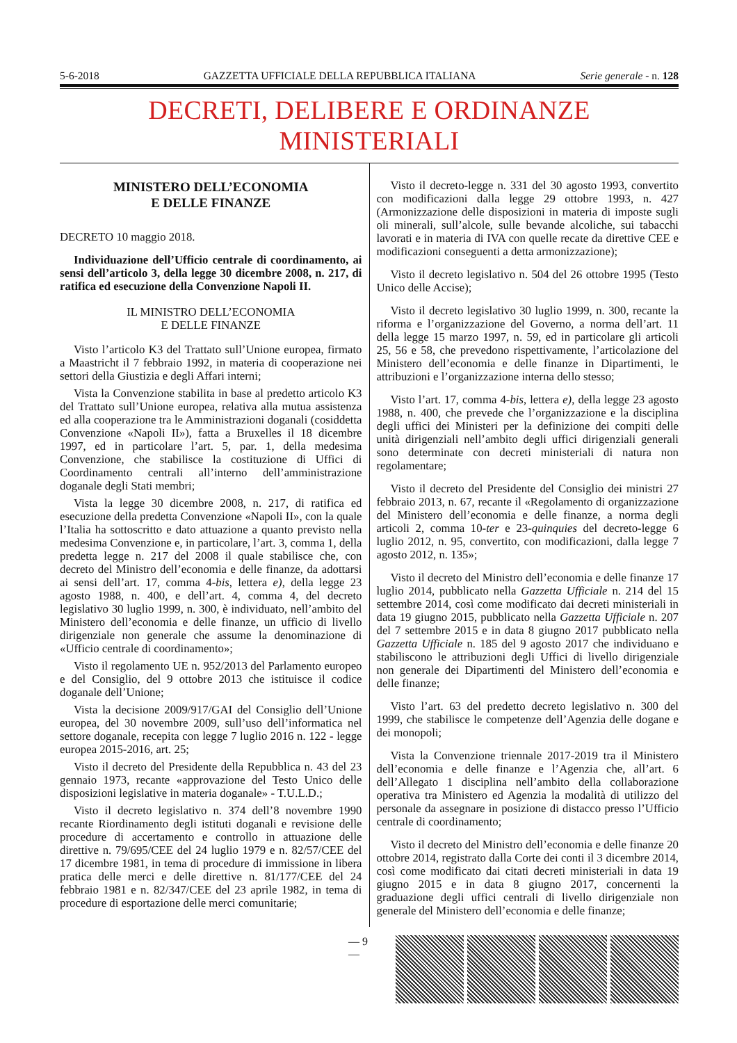5-6-2018 GAZZETTA UFFICIALE DELLA REPUBBLICA ITALIANA Serie generale - n. 128
DECRETI, DELIBERE E ORDINANZE MINISTERIALI
MINISTERO DELL’ECONOMIA
E DELLE FINANZE
DECRETO 10 maggio 2018.
Individuazione dell’Ufficio centrale di coordinamento, ai sensi dell’articolo 3, della legge 30 dicembre 2008, n. 217, di ratifica ed esecuzione della Convenzione Napoli II.
IL MINISTRO DELL’ECONOMIA
E DELLE FINANZE
Visto l’articolo K3 del Trattato sull’Unione europea, firmato a Maastricht il 7 febbraio 1992, in materia di cooperazione nei settori della Giustizia e degli Affari interni;
Vista la Convenzione stabilita in base al predetto articolo K3 del Trattato sull’Unione europea, relativa alla mutua assistenza ed alla cooperazione tra le Amministrazioni doganali (cosiddetta Convenzione «Napoli II»), fatta a Bruxelles il 18 dicembre 1997, ed in particolare l’art. 5, par. 1, della medesima Convenzione, che stabilisce la costituzione di Uffici di Coordinamento centrali all’interno dell’amministrazione doganale degli Stati membri;
Vista la legge 30 dicembre 2008, n. 217, di ratifica ed esecuzione della predetta Convenzione «Napoli II», con la quale l’Italia ha sottoscritto e dato attuazione a quanto previsto nella medesima Convenzione e, in particolare, l’art. 3, comma 1, della predetta legge n. 217 del 2008 il quale stabilisce che, con decreto del Ministro dell’economia e delle finanze, da adottarsi ai sensi dell’art. 17, comma 4-bis, lettera e), della legge 23 agosto 1988, n. 400, e dell’art. 4, comma 4, del decreto legislativo 30 luglio 1999, n. 300, è individuato, nell’ambito del Ministero dell’economia e delle finanze, un ufficio di livello dirigenziale non generale che assume la denominazione di «Ufficio centrale di coordinamento»;
Visto il regolamento UE n. 952/2013 del Parlamento europeo e del Consiglio, del 9 ottobre 2013 che istituisce il codice doganale dell’Unione;
Vista la decisione 2009/917/GAI del Consiglio dell’Unione europea, del 30 novembre 2009, sull’uso dell’informatica nel settore doganale, recepita con legge 7 luglio 2016 n. 122 - legge europea 2015-2016, art. 25;
Visto il decreto del Presidente della Repubblica n. 43 del 23 gennaio 1973, recante «approvazione del Testo Unico delle disposizioni legislative in materia doganale» - T.U.L.D.;
Visto il decreto legislativo n. 374 dell’8 novembre 1990 recante Riordinamento degli istituti doganali e revisione delle procedure di accertamento e controllo in attuazione delle direttive n. 79/695/CEE del 24 luglio 1979 e n. 82/57/CEE del 17 dicembre 1981, in tema di procedure di immissione in libera pratica delle merci e delle direttive n. 81/177/CEE del 24 febbraio 1981 e n. 82/347/CEE del 23 aprile 1982, in tema di procedure di esportazione delle merci comunitarie;
Visto il decreto-legge n. 331 del 30 agosto 1993, convertito con modificazioni dalla legge 29 ottobre 1993, n. 427 (Armonizzazione delle disposizioni in materia di imposte sugli oli minerali, sull’alcole, sulle bevande alcoliche, sui tabacchi lavorati e in materia di IVA con quelle recate da direttive CEE e modificazioni conseguenti a detta armonizzazione);
Visto il decreto legislativo n. 504 del 26 ottobre 1995 (Testo Unico delle Accise);
Visto il decreto legislativo 30 luglio 1999, n. 300, recante la riforma e l’organizzazione del Governo, a norma dell’art. 11 della legge 15 marzo 1997, n. 59, ed in particolare gli articoli 25, 56 e 58, che prevedono rispettivamente, l’articolazione del Ministero dell’economia e delle finanze in Dipartimenti, le attribuzioni e l’organizzazione interna dello stesso;
Visto l’art. 17, comma 4-bis, lettera e), della legge 23 agosto 1988, n. 400, che prevede che l’organizzazione e la disciplina degli uffici dei Ministeri per la definizione dei compiti delle unità dirigenziali nell’ambito degli uffici dirigenziali generali sono determinate con decreti ministeriali di natura non regolamentare;
Visto il decreto del Presidente del Consiglio dei ministri 27 febbraio 2013, n. 67, recante il «Regolamento di organizzazione del Ministero dell’economia e delle finanze, a norma degli articoli 2, comma 10-ter e 23-quinquies del decreto-legge 6 luglio 2012, n. 95, convertito, con modificazioni, dalla legge 7 agosto 2012, n. 135»;
Visto il decreto del Ministro dell’economia e delle finanze 17 luglio 2014, pubblicato nella Gazzetta Ufficiale n. 214 del 15 settembre 2014, così come modificato dai decreti ministeriali in data 19 giugno 2015, pubblicato nella Gazzetta Ufficiale n. 207 del 7 settembre 2015 e in data 8 giugno 2017 pubblicato nella Gazzetta Ufficiale n. 185 del 9 agosto 2017 che individuano e stabiliscono le attribuzioni degli Uffici di livello dirigenziale non generale dei Dipartimenti del Ministero dell’economia e delle finanze;
Visto l’art. 63 del predetto decreto legislativo n. 300 del 1999, che stabilisce le competenze dell’Agenzia delle dogane e dei monopoli;
Vista la Convenzione triennale 2017-2019 tra il Ministero dell’economia e delle finanze e l’Agenzia che, all’art. 6 dell’Allegato 1 disciplina nell’ambito della collaborazione operativa tra Ministero ed Agenzia la modalità di utilizzo del personale da assegnare in posizione di distacco presso l’Ufficio centrale di coordinamento;
Visto il decreto del Ministro dell’economia e delle finanze 20 ottobre 2014, registrato dalla Corte dei conti il 3 dicembre 2014, così come modificato dai citati decreti ministeriali in data 19 giugno 2015 e in data 8 giugno 2017, concernenti la graduazione degli uffici centrali di livello dirigenziale non generale del Ministero dell’economia e delle finanze;
— 9 —